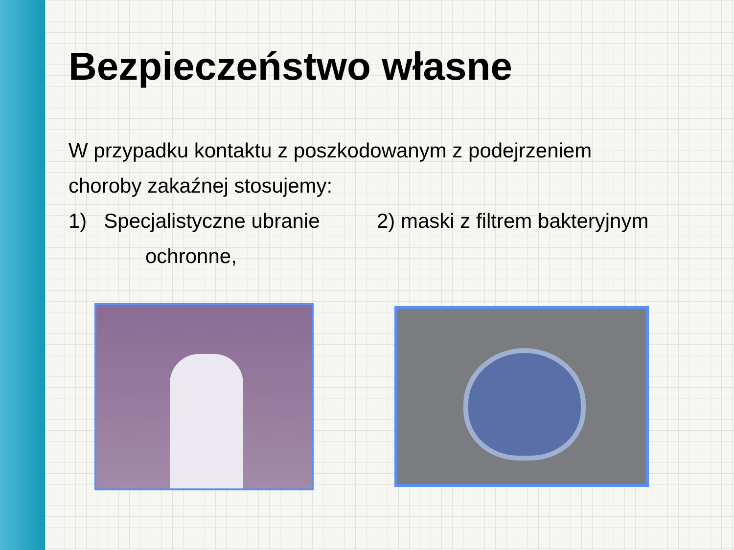Bezpieczeństwo własne
W przypadku kontaktu z poszkodowanym z podejrzeniem
choroby zakaźnej stosujemy:
1) Specjalistyczne ubranie
2) maski z filtrem bakteryjnym
ochronne,